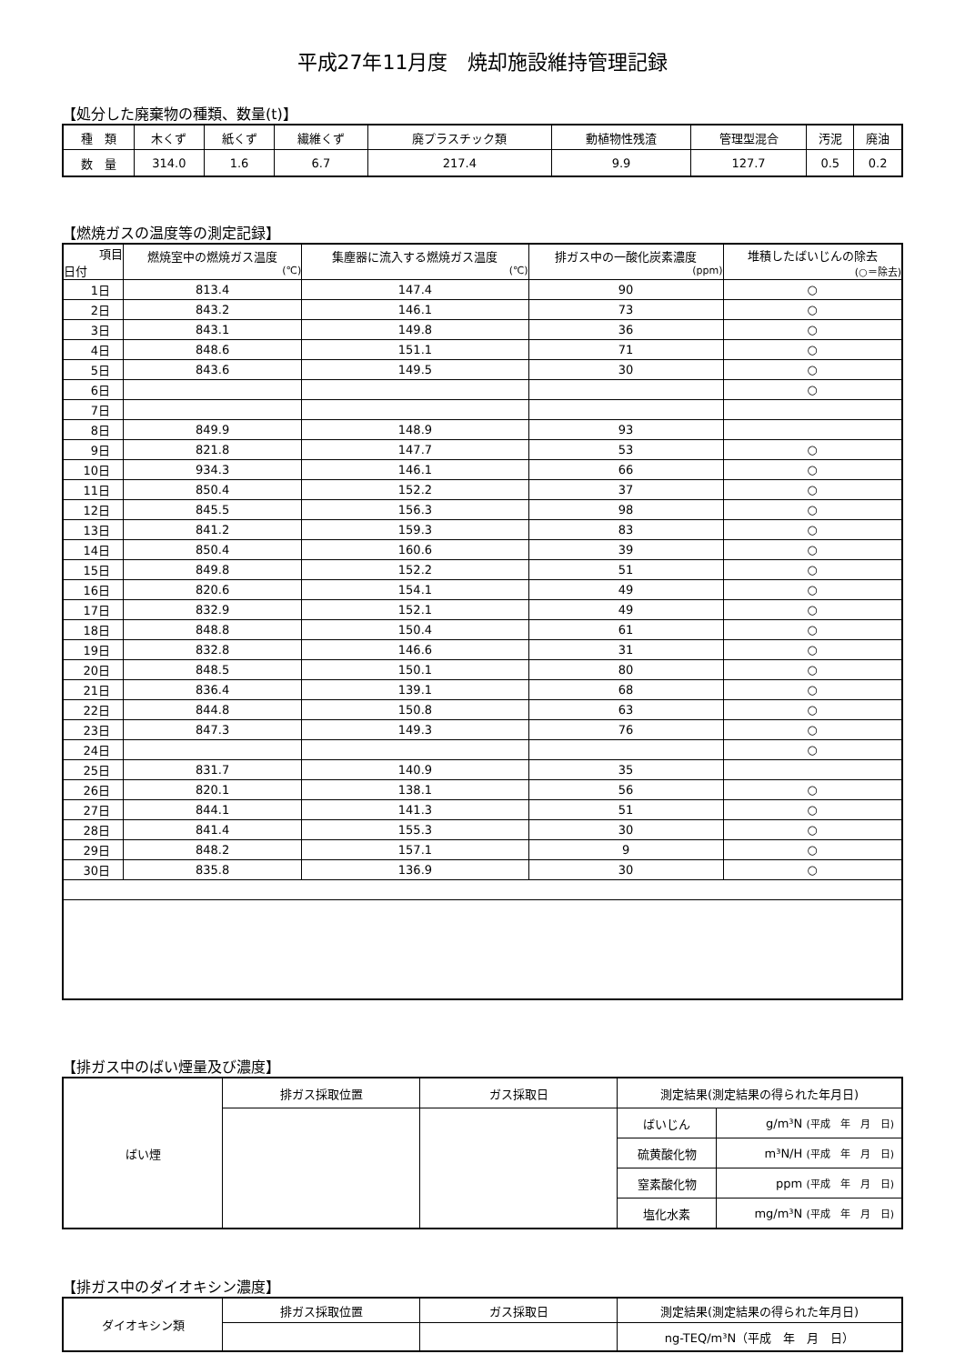平成27年11月度　焼却施設維持管理記録
【処分した廃棄物の種類、数量(t)】
| 種 類 | 木くず | 紙くず | 繊維くず | 廃プラスチック類 | 動植物性残渣 | 管理型混合 | 汚泥 | 廃油 |
| --- | --- | --- | --- | --- | --- | --- | --- | --- |
| 数 量 | 314.0 | 1.6 | 6.7 | 217.4 | 9.9 | 127.7 | 0.5 | 0.2 |
【燃焼ガスの温度等の測定記録】
| 項目 日付 | 燃焼室中の燃焼ガス温度 (℃) | 集塵器に流入する燃焼ガス温度 (℃) | 排ガス中の一酸化炭素濃度 (ppm) | 堆積したばいじんの除去 (○＝除去) |
| 1日 | 813.4 | 147.4 | 90 | ○ |
| 2日 | 843.2 | 146.1 | 73 | ○ |
| 3日 | 843.1 | 149.8 | 36 | ○ |
| 4日 | 848.6 | 151.1 | 71 | ○ |
| 5日 | 843.6 | 149.5 | 30 | ○ |
| 6日 | | | | ○ |
| 7日 | | | | |
| 8日 | 849.9 | 148.9 | 93 | |
| 9日 | 821.8 | 147.7 | 53 | ○ |
| 10日 | 934.3 | 146.1 | 66 | ○ |
| 11日 | 850.4 | 152.2 | 37 | ○ |
| 12日 | 845.5 | 156.3 | 98 | ○ |
| 13日 | 841.2 | 159.3 | 83 | ○ |
| 14日 | 850.4 | 160.6 | 39 | ○ |
| 15日 | 849.8 | 152.2 | 51 | ○ |
| 16日 | 820.6 | 154.1 | 49 | ○ |
| 17日 | 832.9 | 152.1 | 49 | ○ |
| 18日 | 848.8 | 150.4 | 61 | ○ |
| 19日 | 832.8 | 146.6 | 31 | ○ |
| 20日 | 848.5 | 150.1 | 80 | ○ |
| 21日 | 836.4 | 139.1 | 68 | ○ |
| 22日 | 844.8 | 150.8 | 63 | ○ |
| 23日 | 847.3 | 149.3 | 76 | ○ |
| 24日 | | | | ○ |
| 25日 | 831.7 | 140.9 | 35 | |
| 26日 | 820.1 | 138.1 | 56 | ○ |
| 27日 | 844.1 | 141.3 | 51 | ○ |
| 28日 | 841.4 | 155.3 | 30 | ○ |
| 29日 | 848.2 | 157.1 | 9 | ○ |
| 30日 | 835.8 | 136.9 | 30 | ○ |
【排ガス中のばい煙量及び濃度】
| ばい煙 | 排ガス採取位置 | ガス採取日 | 測定結果(測定結果の得られた年月日) | |
| | | | ばいじん | g/m³N (平成 年 月 日) |
| | | | 硫黄酸化物 | m³N/H (平成 年 月 日) |
| | | | 窒素酸化物 | ppm (平成 年 月 日) |
| | | | 塩化水素 | mg/m³N (平成 年 月 日) |
【排ガス中のダイオキシン濃度】
| ダイオキシン類 | 排ガス採取位置 | ガス採取日 | 測定結果(測定結果の得られた年月日) |
| | | | ng-TEQ/m³N（平成 年 月 日） |